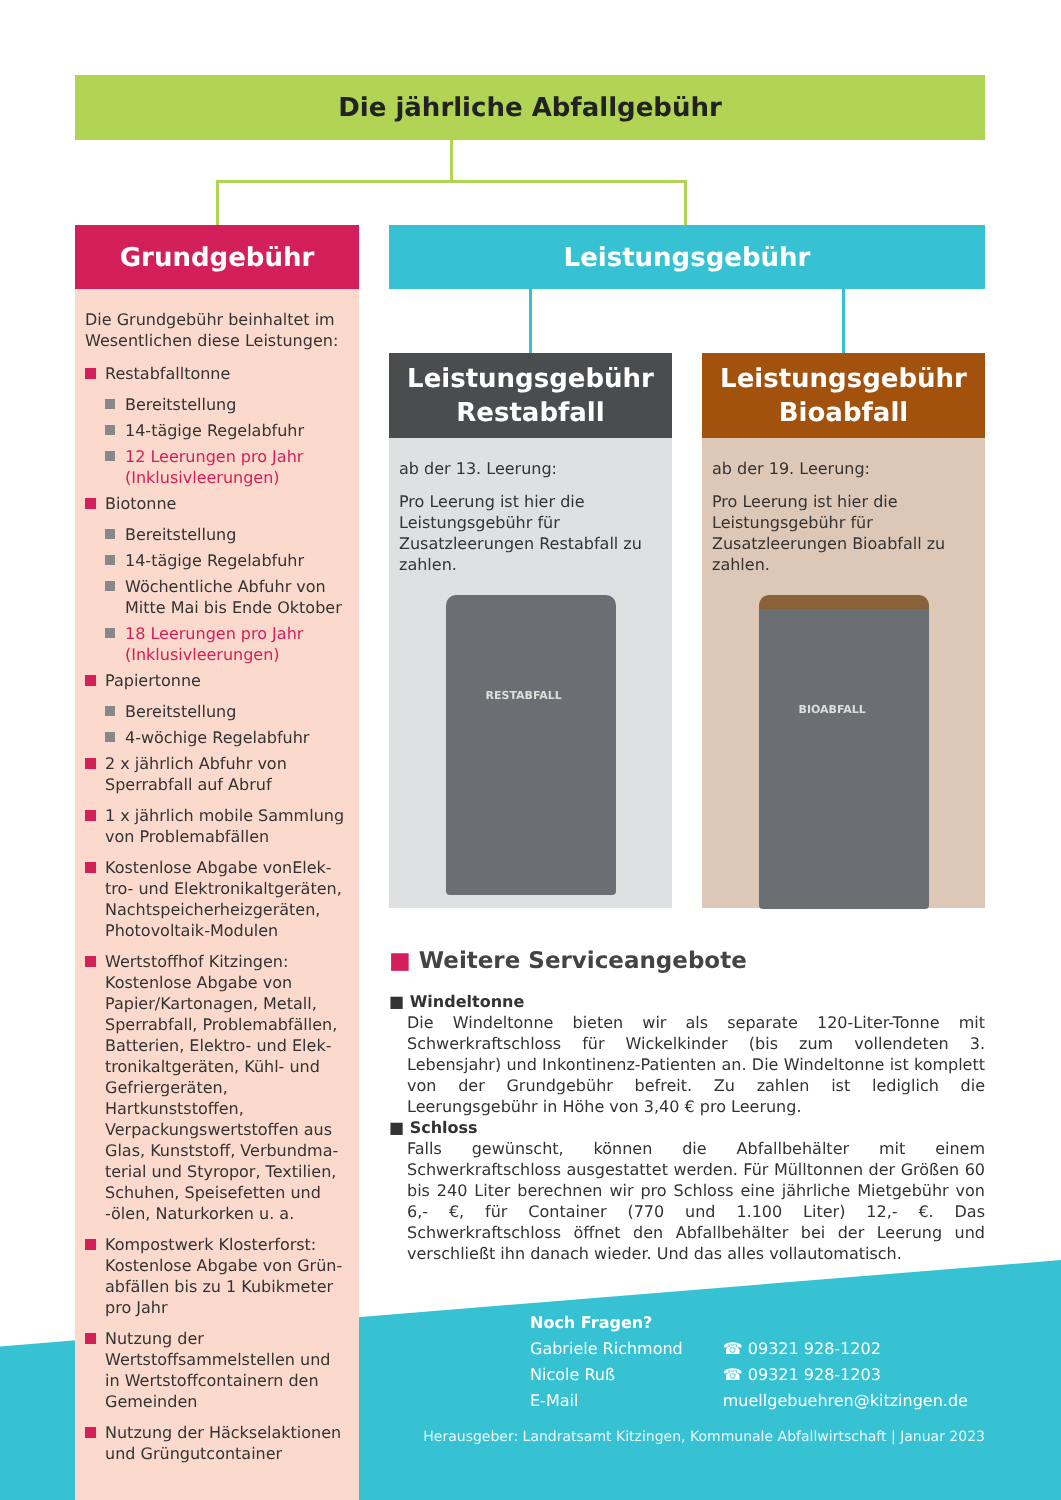Die jährliche Abfallgebühr
Grundgebühr
Die Grundgebühr beinhaltet im Wesentlichen diese Leistungen:
Restabfalltonne
Bereitstellung
14-tägige Regelabfuhr
12 Leerungen pro Jahr (Inklusivleerungen)
Biotonne
Bereitstellung
14-tägige Regelabfuhr
Wöchentliche Abfuhr von Mitte Mai bis Ende Oktober
18 Leerungen pro Jahr (Inklusivleerungen)
Papiertonne
Bereitstellung
4-wöchige Regelabfuhr
2 x jährlich Abfuhr von Sperrabfall auf Abruf
1 x jährlich mobile Sammlung von Problemabfällen
Kostenlose Abgabe vonElek­tro- und Elektronikaltgeräten, Nachtspeicherheizgeräten, Photovoltaik-Modulen
Wertstoffhof Kitzingen: Kostenlose Abgabe von Papier/Kartonagen, Metall, Sperrabfall, Problemabfällen, Batterien, Elektro- und Elek­tronikaltgeräten, Kühl- und Ge­friergeräten, Hartkunststoffen, Verpackungswertstoffen aus Glas, Kunststoff, Verbundma­terial und Styropor, Textilien, Schuhen, Speisefetten und -ölen, Naturkorken u. a.
Kompostwerk Klosterforst: Kostenlose Abgabe von Grün­abfällen bis zu 1 Kubikmeter pro Jahr
Nutzung der Wertstoffsammel­stellen und in Wertstoffcontai­nern den Gemeinden
Nutzung der Häckselaktionen und Grüngutcontainer
Leistungsgebühr
Leistungsgebühr
Restabfall
ab der 13. Leerung:
Pro Leerung ist hier die Leistungs­gebühr für Zusatzleerungen Restabfall zu zahlen.
RESTABFALL
Leistungsgebühr
Bioabfall
ab der 19. Leerung:
Pro Leerung ist hier die Leistungs­gebühr für Zusatzleerungen Bioabfall zu zahlen.
BIOABFALL
■ Weitere Serviceangebote
■ Windeltonne
Die Windeltonne bieten wir als separate 120-Liter-Tonne mit Schwerkraft­schloss für Wickelkinder (bis zum vollendeten 3. Lebensjahr) und Inkonti­nenz-Patienten an. Die Windeltonne ist komplett von der Grundgebühr befreit. Zu zahlen ist lediglich die Leerungsgebühr in Höhe von 3,40 € pro Leerung.
■ Schloss
Falls gewünscht, können die Abfallbehälter mit einem Schwerkraftschloss ausgestattet werden. Für Mülltonnen der Größen 60 bis 240 Liter berechnen wir pro Schloss eine jährliche Mietgebühr von 6,- €, für Container (770 und 1.100 Liter) 12,- €. Das Schwerkraftschloss öffnet den Abfallbehälter bei der Leerung und verschließt ihn danach wieder. Und das alles vollautomatisch.
Noch Fragen?
| Gabriele Richmond | ☎ 09321 928-1202 |
| Nicole Ruß | ☎ 09321 928-1203 |
| E-Mail | muellgebuehren@kitzingen.de |
Herausgeber: Landratsamt Kitzingen, Kommunale Abfallwirtschaft | Januar 2023